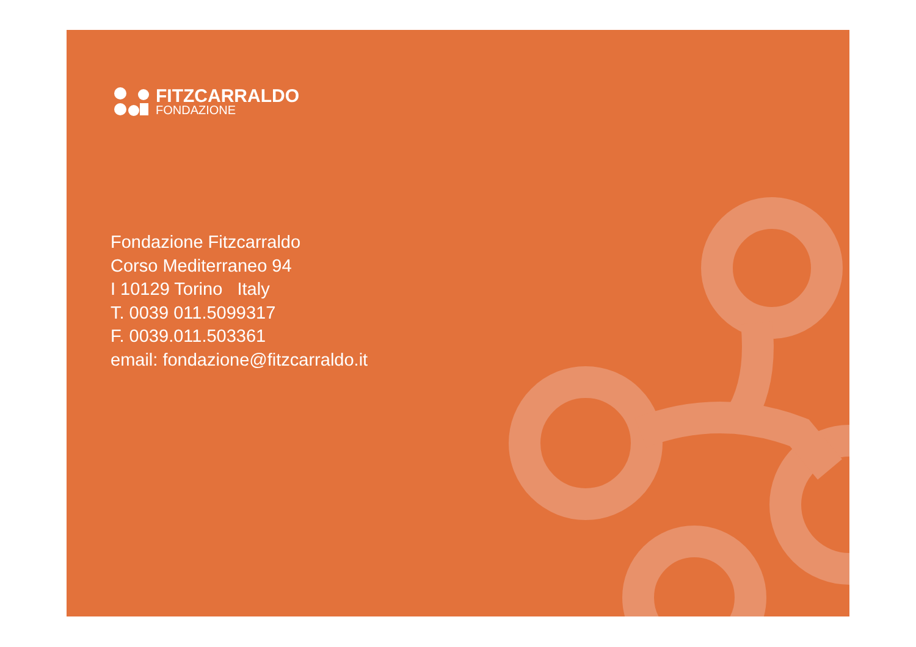FITZCARRALDO
FONDAZIONE
Fondazione Fitzcarraldo
Corso Mediterraneo 94
I 10129 Torino Italy
T. 0039 011.5099317
F. 0039.011.503361
email: fondazione@fitzcarraldo.it